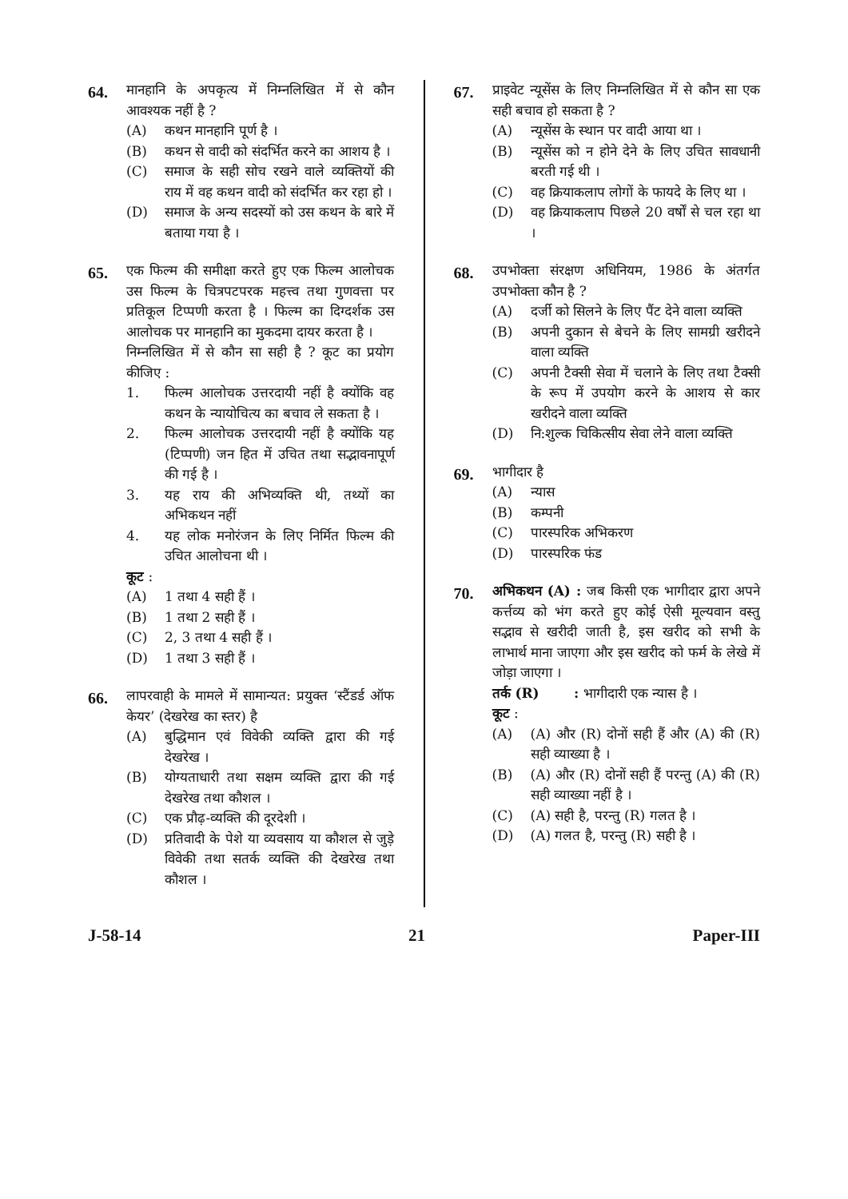64.
मानहानि के अपकृत्य में निम्नलिखित में से कौन आवश्यक नहीं है ?
(A) कथन मानहानि पूर्ण है ।
(B) कथन से वादी को संदर्भित करने का आशय है ।
(C) समाज के सही सोच रखने वाले व्यक्तियों की राय में वह कथन वादी को संदर्भित कर रहा हो ।
(D) समाज के अन्य सदस्यों को उस कथन के बारे में बताया गया है ।
65.
एक फिल्म की समीक्षा करते हुए एक फिल्म आलोचक उस फिल्म के चित्रपटपरक महत्त्व तथा गुणवत्ता पर प्रतिकूल टिप्पणी करता है । फिल्म का दिग्दर्शक उस आलोचक पर मानहानि का मुकदमा दायर करता है ।
निम्नलिखित में से कौन सा सही है ? कूट का प्रयोग कीजिए :
1. फिल्म आलोचक उत्तरदायी नहीं है क्योंकि वह कथन के न्यायोचित्य का बचाव ले सकता है ।
2. फिल्म आलोचक उत्तरदायी नहीं है क्योंकि यह (टिप्पणी) जन हित में उचित तथा सद्भावनापूर्ण की गई है ।
3. यह राय की अभिव्यक्ति थी, तथ्यों का अभिकथन नहीं
4. यह लोक मनोरंजन के लिए निर्मित फिल्म की उचित आलोचना थी ।
कूट :
(A) 1 तथा 4 सही हैं ।
(B) 1 तथा 2 सही हैं ।
(C) 2, 3 तथा 4 सही हैं ।
(D) 1 तथा 3 सही हैं ।
66.
लापरवाही के मामले में सामान्यत: प्रयुक्त ‘स्टैंडर्ड ऑफ केयर’ (देखरेख का स्तर) है
(A) बुद्धिमान एवं विवेकी व्यक्ति द्वारा की गई देखरेख ।
(B) योग्यताधारी तथा सक्षम व्यक्ति द्वारा की गई देखरेख तथा कौशल ।
(C) एक प्रौढ़-व्यक्ति की दूरदेशी ।
(D) प्रतिवादी के पेशे या व्यवसाय या कौशल से जुड़े विवेकी तथा सतर्क व्यक्ति की देखरेख तथा कौशल ।
67.
प्राइवेट न्यूसेंस के लिए निम्नलिखित में से कौन सा एक सही बचाव हो सकता है ?
(A) न्यूसेंस के स्थान पर वादी आया था ।
(B) न्यूसेंस को न होने देने के लिए उचित सावधानी बरती गई थी ।
(C) वह क्रियाकलाप लोगों के फायदे के लिए था ।
(D) वह क्रियाकलाप पिछले 20 वर्षों से चल रहा था ।
68.
उपभोक्ता संरक्षण अधिनियम, 1986 के अंतर्गत उपभोक्ता कौन है ?
(A) दर्जी को सिलने के लिए पैंट देने वाला व्यक्ति
(B) अपनी दुकान से बेचने के लिए सामग्री खरीदने वाला व्यक्ति
(C) अपनी टैक्सी सेवा में चलाने के लिए तथा टैक्सी के रूप में उपयोग करने के आशय से कार खरीदने वाला व्यक्ति
(D) नि:शुल्क चिकित्सीय सेवा लेने वाला व्यक्ति
69.
भागीदार है
(A) न्यास
(B) कम्पनी
(C) पारस्परिक अभिकरण
(D) पारस्परिक फंड
70.
अभिकथन (A) : जब किसी एक भागीदार द्वारा अपने कर्त्तव्य को भंग करते हुए कोई ऐसी मूल्यवान वस्तु सद्भाव से खरीदी जाती है, इस खरीद को सभी के लाभार्थ माना जाएगा और इस खरीद को फर्म के लेखे में जोड़ा जाएगा ।
तर्क (R) : भागीदारी एक न्यास है ।
कूट :
(A) (A) और (R) दोनों सही हैं और (A) की (R) सही व्याख्या है ।
(B) (A) और (R) दोनों सही हैं परन्तु (A) की (R) सही व्याख्या नहीं है ।
(C) (A) सही है, परन्तु (R) गलत है ।
(D) (A) गलत है, परन्तु (R) सही है ।
J-58-14 21 Paper-III